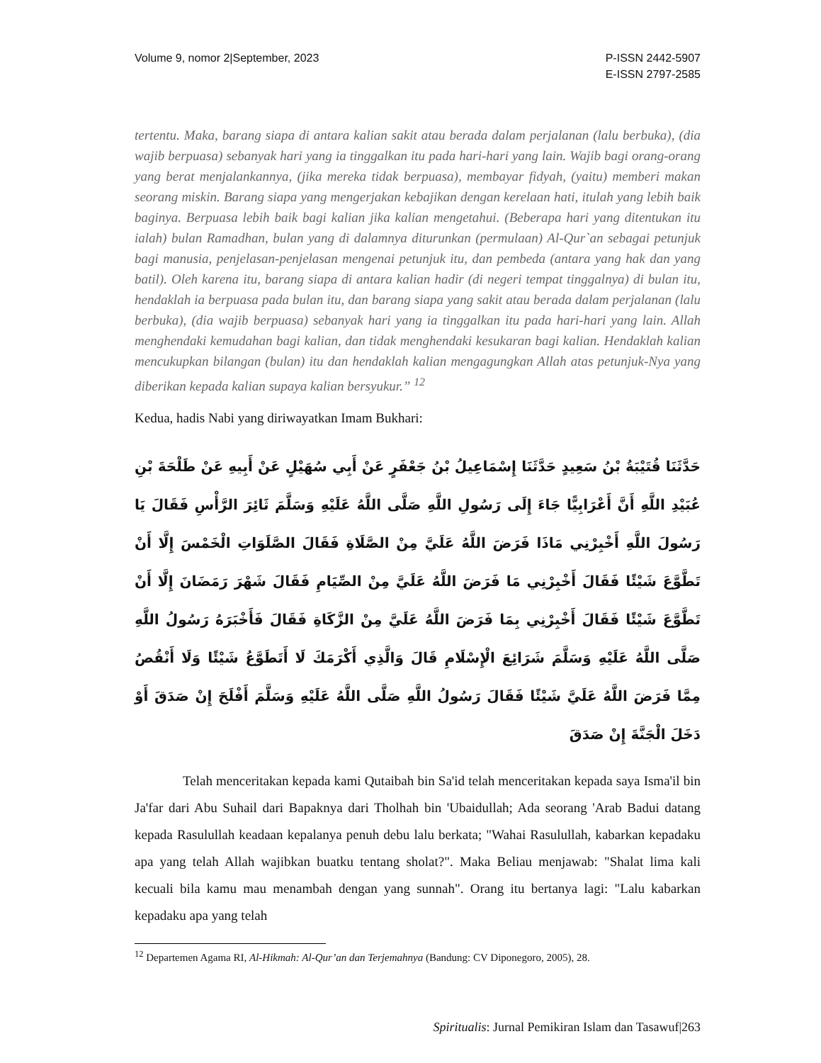Volume 9, nomor 2|September, 2023
P-ISSN 2442-5907
E-ISSN 2797-2585
tertentu. Maka, barang siapa di antara kalian sakit atau berada dalam perjalanan (lalu berbuka), (dia wajib berpuasa) sebanyak hari yang ia tinggalkan itu pada hari-hari yang lain. Wajib bagi orang-orang yang berat menjalankannya, (jika mereka tidak berpuasa), membayar fidyah, (yaitu) memberi makan seorang miskin. Barang siapa yang mengerjakan kebajikan dengan kerelaan hati, itulah yang lebih baik baginya. Berpuasa lebih baik bagi kalian jika kalian mengetahui. (Beberapa hari yang ditentukan itu ialah) bulan Ramadhan, bulan yang di dalamnya diturunkan (permulaan) Al-Qur`an sebagai petunjuk bagi manusia, penjelasan-penjelasan mengenai petunjuk itu, dan pembeda (antara yang hak dan yang batil). Oleh karena itu, barang siapa di antara kalian hadir (di negeri tempat tinggalnya) di bulan itu, hendaklah ia berpuasa pada bulan itu, dan barang siapa yang sakit atau berada dalam perjalanan (lalu berbuka), (dia wajib berpuasa) sebanyak hari yang ia tinggalkan itu pada hari-hari yang lain. Allah menghendaki kemudahan bagi kalian, dan tidak menghendaki kesukaran bagi kalian. Hendaklah kalian mencukupkan bilangan (bulan) itu dan hendaklah kalian mengagungkan Allah atas petunjuk-Nya yang diberikan kepada kalian supaya kalian bersyukur.” <sup>12</sup>
Kedua, hadis Nabi yang diriwayatkan Imam Bukhari:
حَدَّثَنَا قُتَيْبَةُ بْنُ سَعِيدٍ حَدَّثَنَا إِسْمَاعِيلُ بْنُ جَعْفَرٍ عَنْ أَبِي سُهَيْلٍ عَنْ أَبِيهِ عَنْ طَلْحَةَ بْنِ عُبَيْدِ اللَّهِ أَنَّ أَعْرَابِيًّا جَاءَ إِلَى رَسُولِ اللَّهِ صَلَّى اللَّهُ عَلَيْهِ وَسَلَّمَ ثَائِرَ الرَّأْسِ فَقَالَ يَا رَسُولَ اللَّهِ أَخْبِرْنِي مَاذَا فَرَضَ اللَّهُ عَلَيَّ مِنْ الصَّلَاةِ فَقَالَ الصَّلَوَاتِ الْخَمْسَ إِلَّا أَنْ تَطَّوَّعَ شَيْئًا فَقَالَ أَخْبِرْنِي مَا فَرَضَ اللَّهُ عَلَيَّ مِنْ الصِّيَامِ فَقَالَ شَهْرَ رَمَضَانَ إِلَّا أَنْ تَطَّوَّعَ شَيْئًا فَقَالَ أَخْبِرْنِي بِمَا فَرَضَ اللَّهُ عَلَيَّ مِنْ الزَّكَاةِ فَقَالَ فَأَخْبَرَهُ رَسُولُ اللَّهِ صَلَّى اللَّهُ عَلَيْهِ وَسَلَّمَ شَرَائِعَ الْإِسْلَامِ قَالَ وَالَّذِي أَكْرَمَكَ لَا أَتَطَوَّعُ شَيْئًا وَلَا أَنْقُصُ مِمَّا فَرَضَ اللَّهُ عَلَيَّ شَيْئًا فَقَالَ رَسُولُ اللَّهِ صَلَّى اللَّهُ عَلَيْهِ وَسَلَّمَ أَفْلَحَ إِنْ صَدَقَ أَوْ دَخَلَ الْجَنَّةَ إِنْ صَدَقَ
Telah menceritakan kepada kami Qutaibah bin Sa'id telah menceritakan kepada saya Isma'il bin Ja'far dari Abu Suhail dari Bapaknya dari Tholhah bin 'Ubaidullah; Ada seorang 'Arab Badui datang kepada Rasulullah keadaan kepalanya penuh debu lalu berkata; "Wahai Rasulullah, kabarkan kepadaku apa yang telah Allah wajibkan buatku tentang sholat?". Maka Beliau menjawab: "Shalat lima kali kecuali bila kamu mau menambah dengan yang sunnah". Orang itu bertanya lagi: "Lalu kabarkan kepadaku apa yang telah
<sup>12</sup> Departemen Agama RI, Al-Hikmah: Al-Qur’an dan Terjemahnya (Bandung: CV Diponegoro, 2005), 28.
Spiritualis: Jurnal Pemikiran Islam dan Tasawuf|263